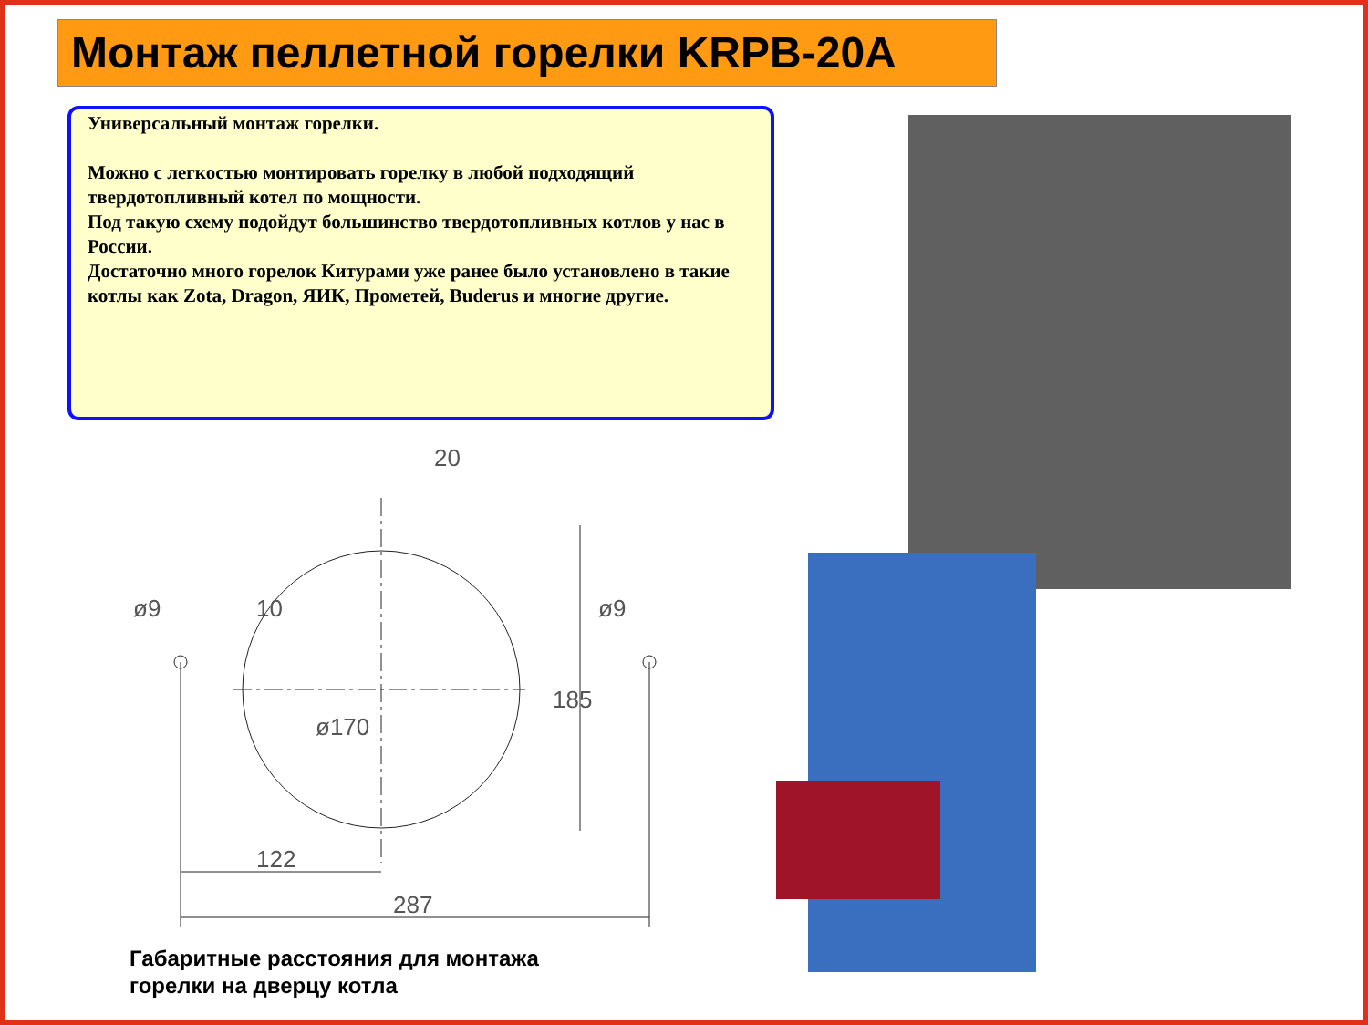Монтаж пеллетной горелки KRPB-20A
Универсальный монтаж горелки.
Можно с легкостью монтировать горелку в любой подходящий твердотопливный котел по мощности.
Под такую схему подойдут большинство твердотопливных котлов у нас в России.
Достаточно много горелок Китурами уже ранее было установлено в такие котлы как Zota, Dragon, ЯИК, Прометей, Buderus и многие другие.
20
122
287
185
ø170
10
ø9
ø9
Габаритные расстояния для монтажа
горелки на дверцу котла